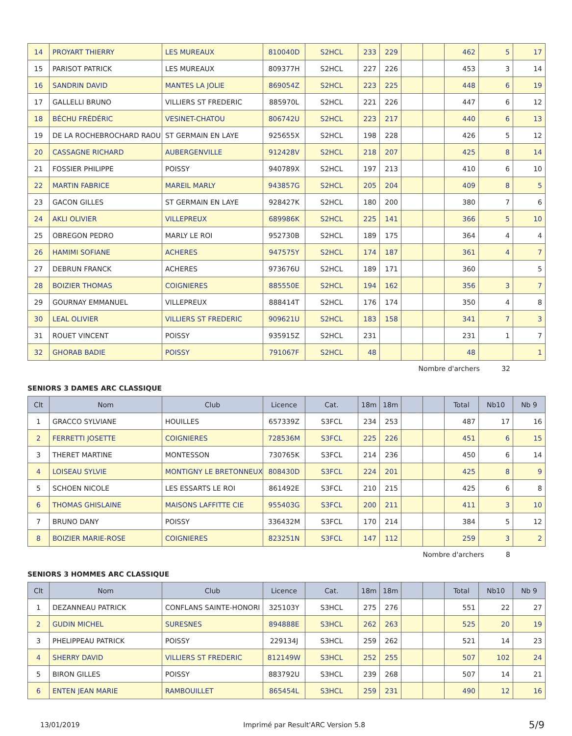| 14 | PROYART THIERRY | LES MUREAUX | 810040D | S2HCL | 233 | 229 | | | 462 | 5 | 17 |
| 15 | PARISOT PATRICK | LES MUREAUX | 809377H | S2HCL | 227 | 226 | | | 453 | 3 | 14 |
| 16 | SANDRIN DAVID | MANTES LA JOLIE | 869054Z | S2HCL | 223 | 225 | | | 448 | 6 | 19 |
| 17 | GALLELLI BRUNO | VILLIERS ST FREDERIC | 885970L | S2HCL | 221 | 226 | | | 447 | 6 | 12 |
| 18 | BÉCHU FRÉDÉRIC | VESINET-CHATOU | 806742U | S2HCL | 223 | 217 | | | 440 | 6 | 13 |
| 19 | DE LA ROCHEBROCHARD RAOU | ST GERMAIN EN LAYE | 925655X | S2HCL | 198 | 228 | | | 426 | 5 | 12 |
| 20 | CASSAGNE RICHARD | AUBERGENVILLE | 912428V | S2HCL | 218 | 207 | | | 425 | 8 | 14 |
| 21 | FOSSIER PHILIPPE | POISSY | 940789X | S2HCL | 197 | 213 | | | 410 | 6 | 10 |
| 22 | MARTIN FABRICE | MAREIL MARLY | 943857G | S2HCL | 205 | 204 | | | 409 | 8 | 5 |
| 23 | GACON GILLES | ST GERMAIN EN LAYE | 928427K | S2HCL | 180 | 200 | | | 380 | 7 | 6 |
| 24 | AKLI OLIVIER | VILLEPREUX | 689986K | S2HCL | 225 | 141 | | | 366 | 5 | 10 |
| 25 | OBREGON PEDRO | MARLY LE ROI | 952730B | S2HCL | 189 | 175 | | | 364 | 4 | 4 |
| 26 | HAMIMI SOFIANE | ACHERES | 947575Y | S2HCL | 174 | 187 | | | 361 | 4 | 7 |
| 27 | DEBRUN FRANCK | ACHERES | 973676U | S2HCL | 189 | 171 | | | 360 | | 5 |
| 28 | BOIZIER THOMAS | COIGNIERES | 885550E | S2HCL | 194 | 162 | | | 356 | 3 | 7 |
| 29 | GOURNAY EMMANUEL | VILLEPREUX | 888414T | S2HCL | 176 | 174 | | | 350 | 4 | 8 |
| 30 | LEAL OLIVIER | VILLIERS ST FREDERIC | 909621U | S2HCL | 183 | 158 | | | 341 | 7 | 3 |
| 31 | ROUET VINCENT | POISSY | 935915Z | S2HCL | 231 | | | | 231 | 1 | 7 |
| 32 | GHORAB BADIE | POISSY | 791067F | S2HCL | 48 | | | | 48 | | 1 |
Nombre d'archers 32
SENIORS 3 DAMES ARC CLASSIQUE
| Clt | Nom | Club | Licence | Cat. | 18m | 18m | | | Total | Nb10 | Nb 9 |
| --- | --- | --- | --- | --- | --- | --- | --- | --- | --- | --- | --- |
| 1 | GRACCO SYLVIANE | HOUILLES | 657339Z | S3FCL | 234 | 253 | | | 487 | 17 | 16 |
| 2 | FERRETTI JOSETTE | COIGNIERES | 728536M | S3FCL | 225 | 226 | | | 451 | 6 | 15 |
| 3 | THERET MARTINE | MONTESSON | 730765K | S3FCL | 214 | 236 | | | 450 | 6 | 14 |
| 4 | LOISEAU SYLVIE | MONTIGNY LE BRETONNEUX | 808430D | S3FCL | 224 | 201 | | | 425 | 8 | 9 |
| 5 | SCHOEN NICOLE | LES ESSARTS LE ROI | 861492E | S3FCL | 210 | 215 | | | 425 | 6 | 8 |
| 6 | THOMAS GHISLAINE | MAISONS LAFFITTE CIE | 955403G | S3FCL | 200 | 211 | | | 411 | 3 | 10 |
| 7 | BRUNO DANY | POISSY | 336432M | S3FCL | 170 | 214 | | | 384 | 5 | 12 |
| 8 | BOIZIER MARIE-ROSE | COIGNIERES | 823251N | S3FCL | 147 | 112 | | | 259 | 3 | 2 |
Nombre d'archers 8
SENIORS 3 HOMMES ARC CLASSIQUE
| Clt | Nom | Club | Licence | Cat. | 18m | 18m | | | Total | Nb10 | Nb 9 |
| --- | --- | --- | --- | --- | --- | --- | --- | --- | --- | --- | --- |
| 1 | DEZANNEAU PATRICK | CONFLANS SAINTE-HONORI | 325103Y | S3HCL | 275 | 276 | | | 551 | 22 | 27 |
| 2 | GUDIN MICHEL | SURESNES | 894888E | S3HCL | 262 | 263 | | | 525 | 20 | 19 |
| 3 | PHELIPPEAU PATRICK | POISSY | 229134J | S3HCL | 259 | 262 | | | 521 | 14 | 23 |
| 4 | SHERRY DAVID | VILLIERS ST FREDERIC | 812149W | S3HCL | 252 | 255 | | | 507 | 102 | 24 |
| 5 | BIRON GILLES | POISSY | 883792U | S3HCL | 239 | 268 | | | 507 | 14 | 21 |
| 6 | ENTEN JEAN MARIE | RAMBOUILLET | 865454L | S3HCL | 259 | 231 | | | 490 | 12 | 16 |
13/01/2019 Imprimé par Result'ARC Version 5.8 5/9